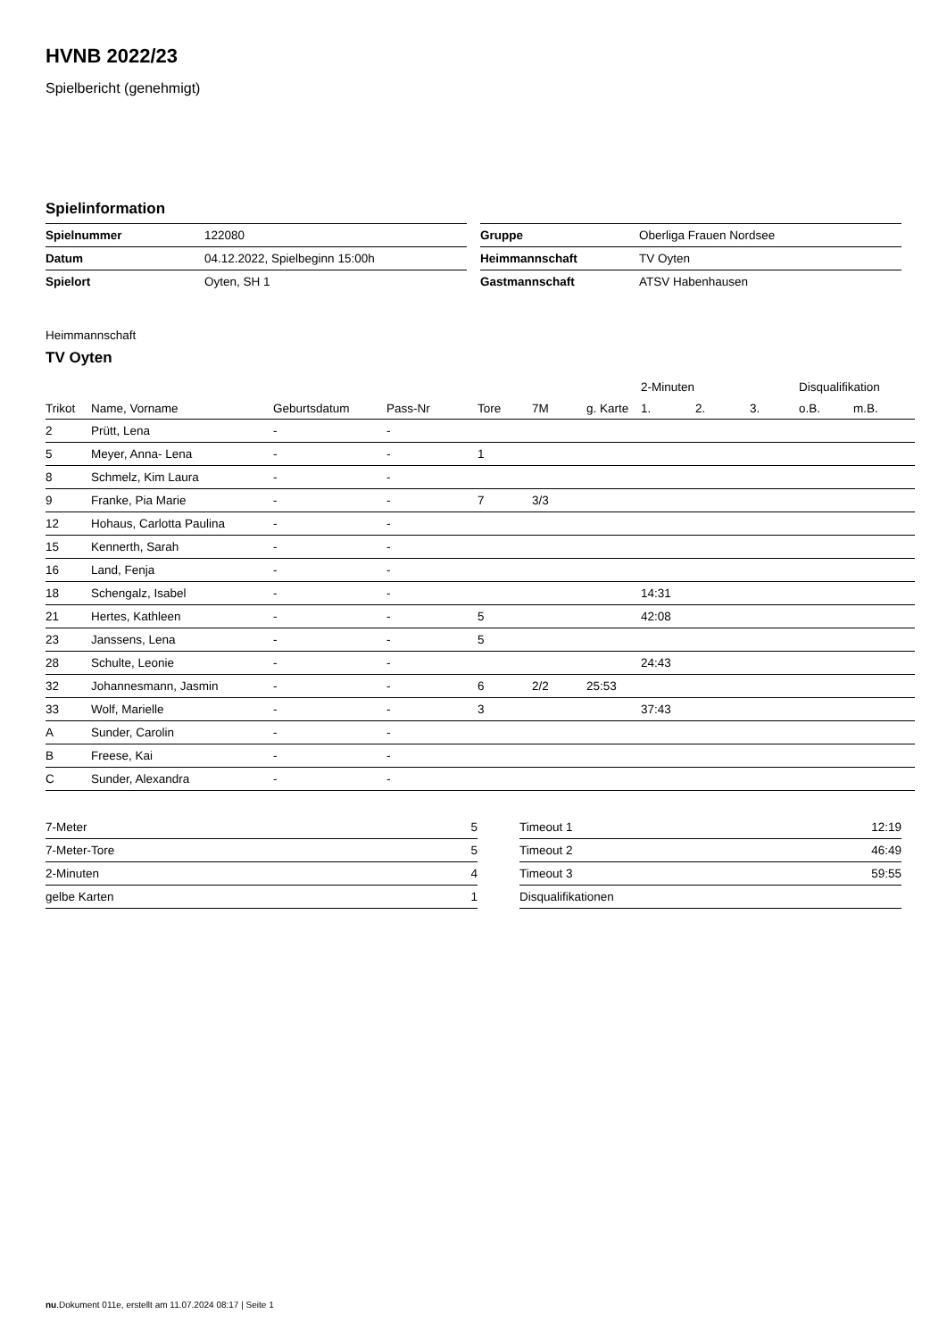HVNB 2022/23
Spielbericht (genehmigt)
Spielinformation
| Spielnummer | 122080 |
| Datum | 04.12.2022, Spielbeginn 15:00h |
| Spielort | Oyten, SH 1 |
| Gruppe | Oberliga Frauen Nordsee |
| Heimmannschaft | TV Oyten |
| Gastmannschaft | ATSV Habenhausen |
Heimmannschaft
TV Oyten
| | | | | | | | 2-Minuten | | | Disqualifikation | |
| --- | --- | --- | --- | --- | --- | --- | --- | --- | --- | --- | --- |
| Trikot | Name, Vorname | Geburtsdatum | Pass-Nr | Tore | 7M | g. Karte | 1. | 2. | 3. | o.B. | m.B. |
| 2 | Prütt, Lena | - | - | | | | | | | | |
| 5 | Meyer, Anna- Lena | - | - | 1 | | | | | | | |
| 8 | Schmelz, Kim Laura | - | - | | | | | | | | |
| 9 | Franke, Pia Marie | - | - | 7 | 3/3 | | | | | | |
| 12 | Hohaus, Carlotta Paulina | - | - | | | | | | | | |
| 15 | Kennerth, Sarah | - | - | | | | | | | | |
| 16 | Land, Fenja | - | - | | | | | | | | |
| 18 | Schengalz, Isabel | - | - | | | | 14:31 | | | | |
| 21 | Hertes, Kathleen | - | - | 5 | | | 42:08 | | | | |
| 23 | Janssens, Lena | - | - | 5 | | | | | | | |
| 28 | Schulte, Leonie | - | - | | | | 24:43 | | | | |
| 32 | Johannesmann, Jasmin | - | - | 6 | 2/2 | 25:53 | | | | | |
| 33 | Wolf, Marielle | - | - | 3 | | | 37:43 | | | | |
| A | Sunder, Carolin | - | - | | | | | | | | |
| B | Freese, Kai | - | - | | | | | | | | |
| C | Sunder, Alexandra | - | - | | | | | | | | |
| 7-Meter | 5 |
| 7-Meter-Tore | 5 |
| 2-Minuten | 4 |
| gelbe Karten | 1 |
| Timeout 1 | 12:19 |
| Timeout 2 | 46:49 |
| Timeout 3 | 59:55 |
| Disqualifikationen | |
nu.Dokument 011e, erstellt am 11.07.2024 08:17 | Seite 1